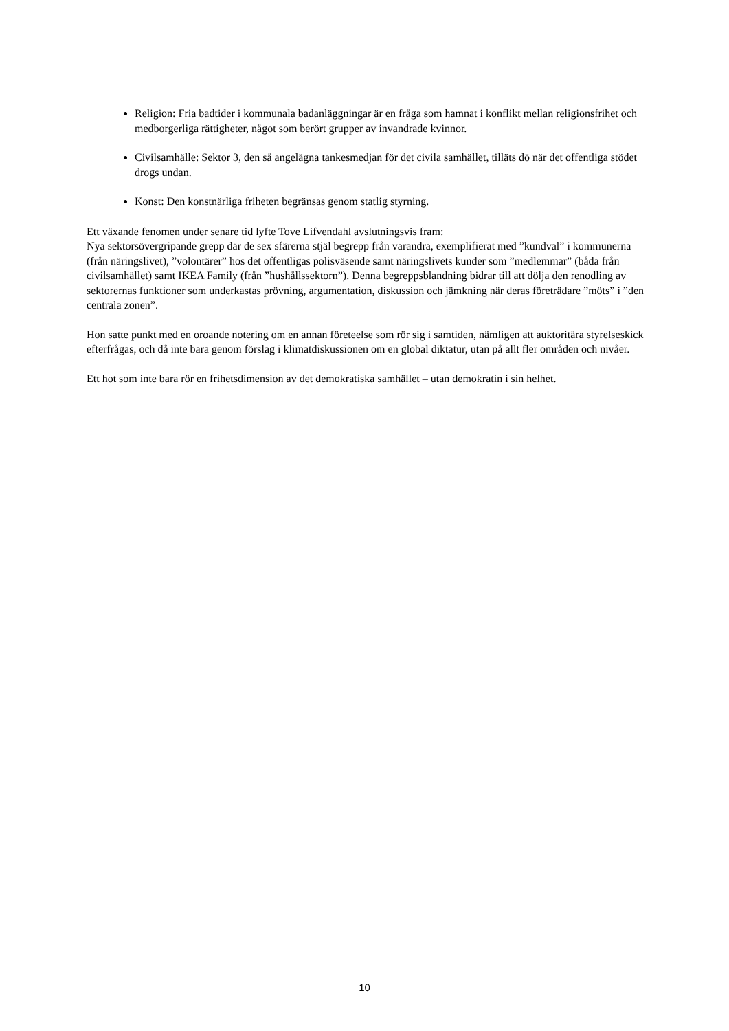Religion: Fria badtider i kommunala badanläggningar är en fråga som hamnat i konflikt mellan religionsfrihet och medborgerliga rättigheter, något som berört grupper av invandrade kvinnor.
Civilsamhälle: Sektor 3, den så angelägna tankesmedjan för det civila samhället, tilläts dö när det offentliga stödet drogs undan.
Konst: Den konstnärliga friheten begränsas genom statlig styrning.
Ett växande fenomen under senare tid lyfte Tove Lifvendahl avslutningsvis fram:
Nya sektorsövergripande grepp där de sex sfärerna stjäl begrepp från varandra, exemplifierat med ”kundval” i kommunerna (från näringslivet), ”volontärer” hos det offentligas polisväsende samt näringslivets kunder som ”medlemmar” (båda från civilsamhället) samt IKEA Family (från ”hushållssektorn”). Denna begreppsblandning bidrar till att dölja den renodling av sektorernas funktioner som underkastas prövning, argumentation, diskussion och jämkning när deras företrädare ”möts” i ”den centrala zonen”.
Hon satte punkt med en oroande notering om en annan företeelse som rör sig i samtiden, nämligen att auktoritära styrelseskick efterfrågas, och då inte bara genom förslag i klimatdiskussionen om en global diktatur, utan på allt fler områden och nivåer.
Ett hot som inte bara rör en frihetsdimension av det demokratiska samhället – utan demokratin i sin helhet.
10